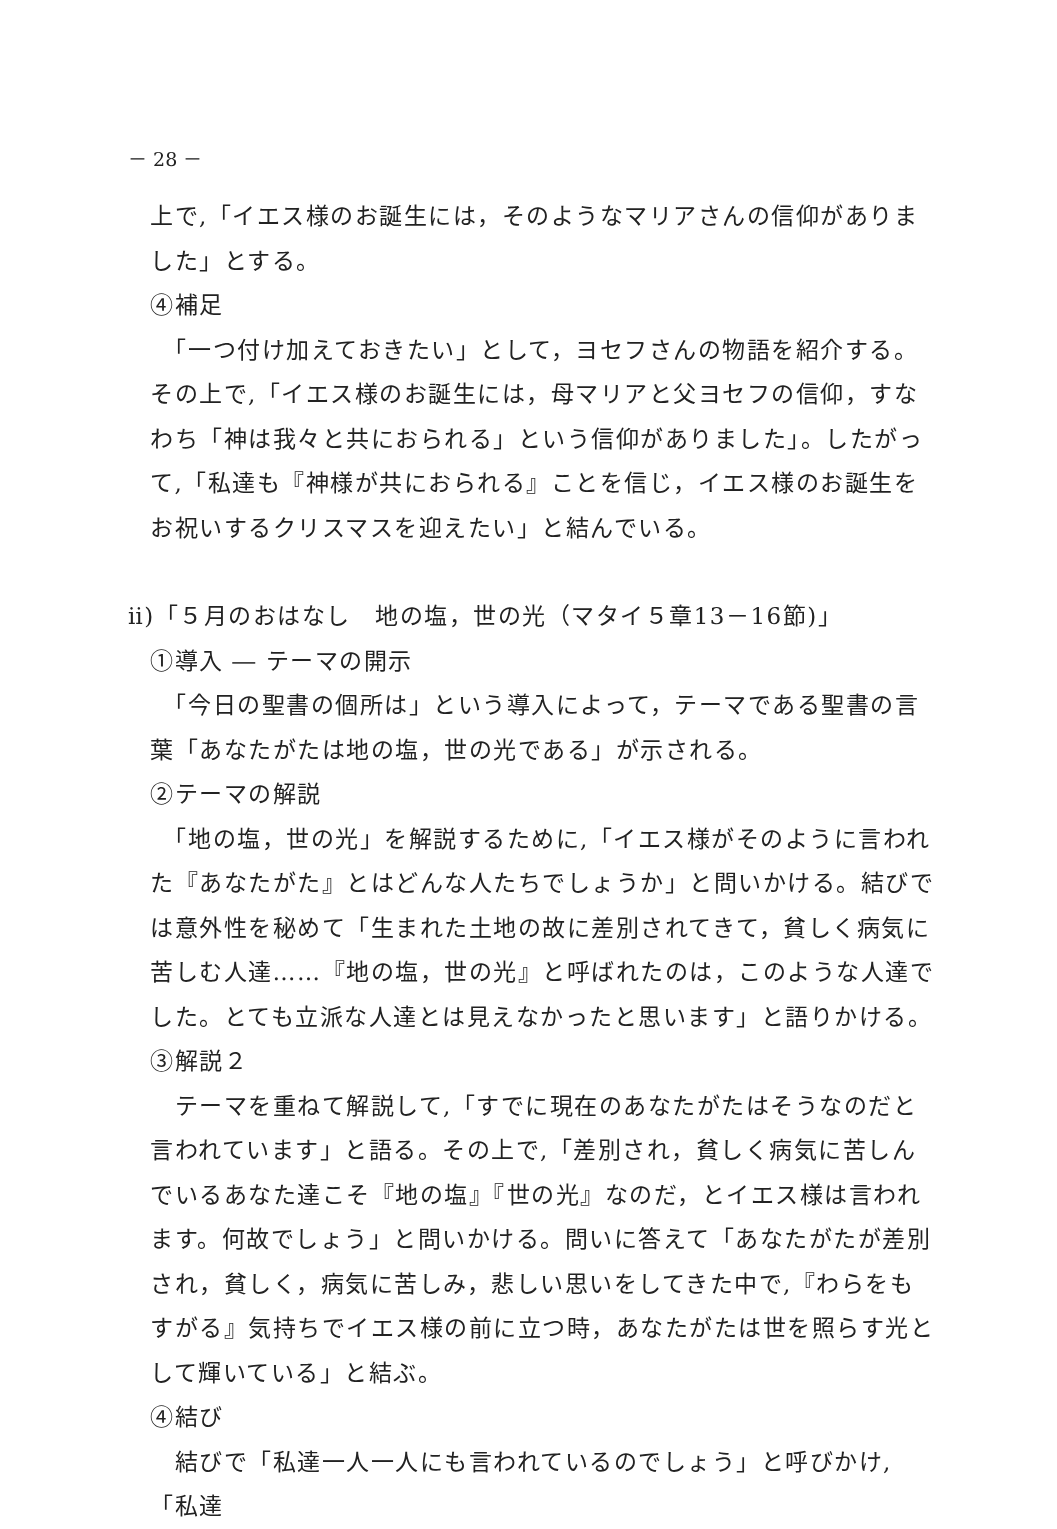－ 28 －
上で,「イエス様のお誕生には，そのようなマリアさんの信仰がありました」とする。
④補足
　「一つ付け加えておきたい」として，ヨセフさんの物語を紹介する。その上で,「イエス様のお誕生には，母マリアと父ヨセフの信仰，すなわち「神は我々と共におられる」という信仰がありました」。したがって,「私達も『神様が共におられる』ことを信じ，イエス様のお誕生をお祝いするクリスマスを迎えたい」と結んでいる。
ⅱ)「５月のおはなし　地の塩，世の光（マタイ５章13－16節)」
①導入 ― テーマの開示
　「今日の聖書の個所は」という導入によって，テーマである聖書の言葉「あなたがたは地の塩，世の光である」が示される。
②テーマの解説
　「地の塩，世の光」を解説するために,「イエス様がそのように言われた『あなたがた』とはどんな人たちでしょうか」と問いかける。結びでは意外性を秘めて「生まれた土地の故に差別されてきて，貧しく病気に苦しむ人達……『地の塩，世の光』と呼ばれたのは，このような人達でした。とても立派な人達とは見えなかったと思います」と語りかける。
③解説２
　テーマを重ねて解説して,「すでに現在のあなたがたはそうなのだと言われています」と語る。その上で,「差別され，貧しく病気に苦しんでいるあなた達こそ『地の塩』『世の光』なのだ，とイエス様は言われます。何故でしょう」と問いかける。問いに答えて「あなたがたが差別され，貧しく，病気に苦しみ，悲しい思いをしてきた中で,『わらをもすがる』気持ちでイエス様の前に立つ時，あなたがたは世を照らす光として輝いている」と結ぶ。
④結び
　結びで「私達一人一人にも言われているのでしょう」と呼びかけ,「私達